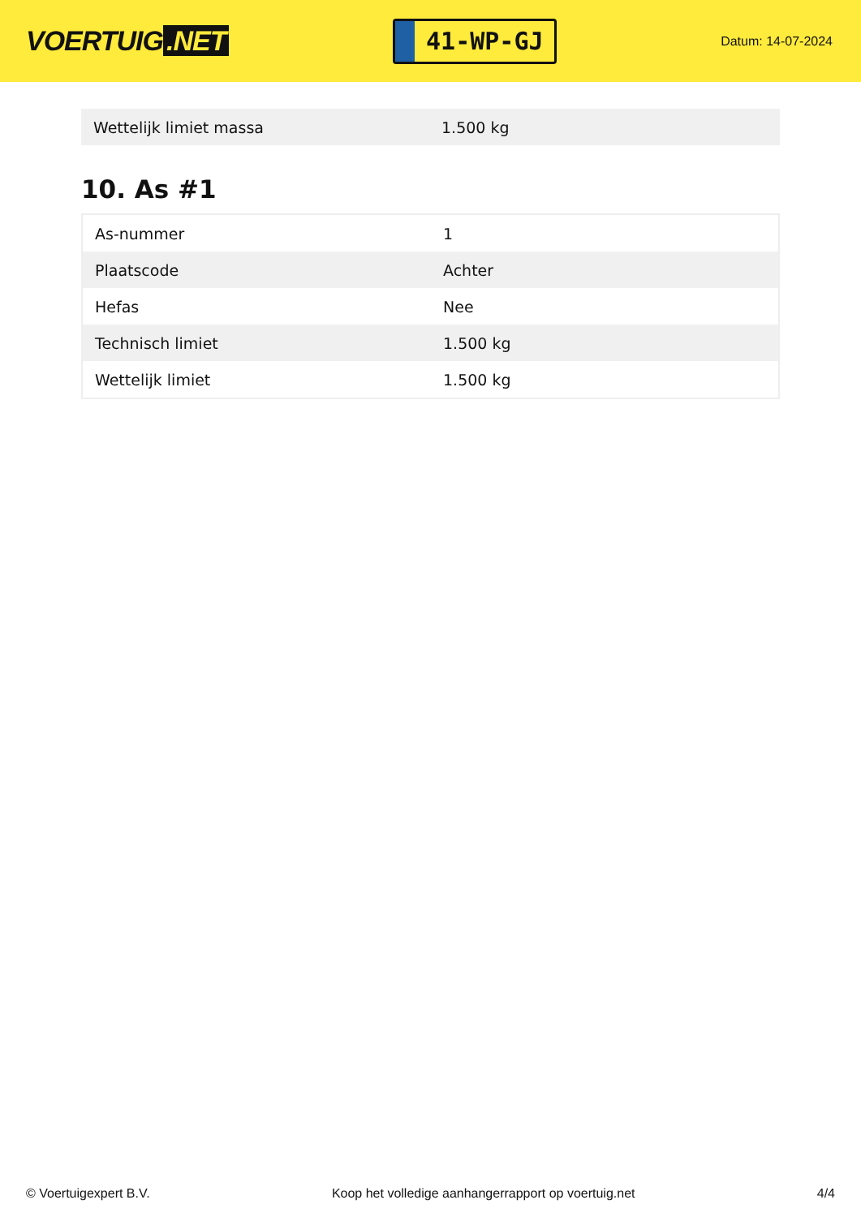VOERTUIG.NET
41-WP-GJ
Datum: 14-07-2024
| Wettelijk limiet massa | 1.500 kg |
10. As #1
| As-nummer | 1 |
| Plaatscode | Achter |
| Hefas | Nee |
| Technisch limiet | 1.500 kg |
| Wettelijk limiet | 1.500 kg |
© Voertuigexpert B.V. Koop het volledige aanhangerrapport op voertuig.net 4/4